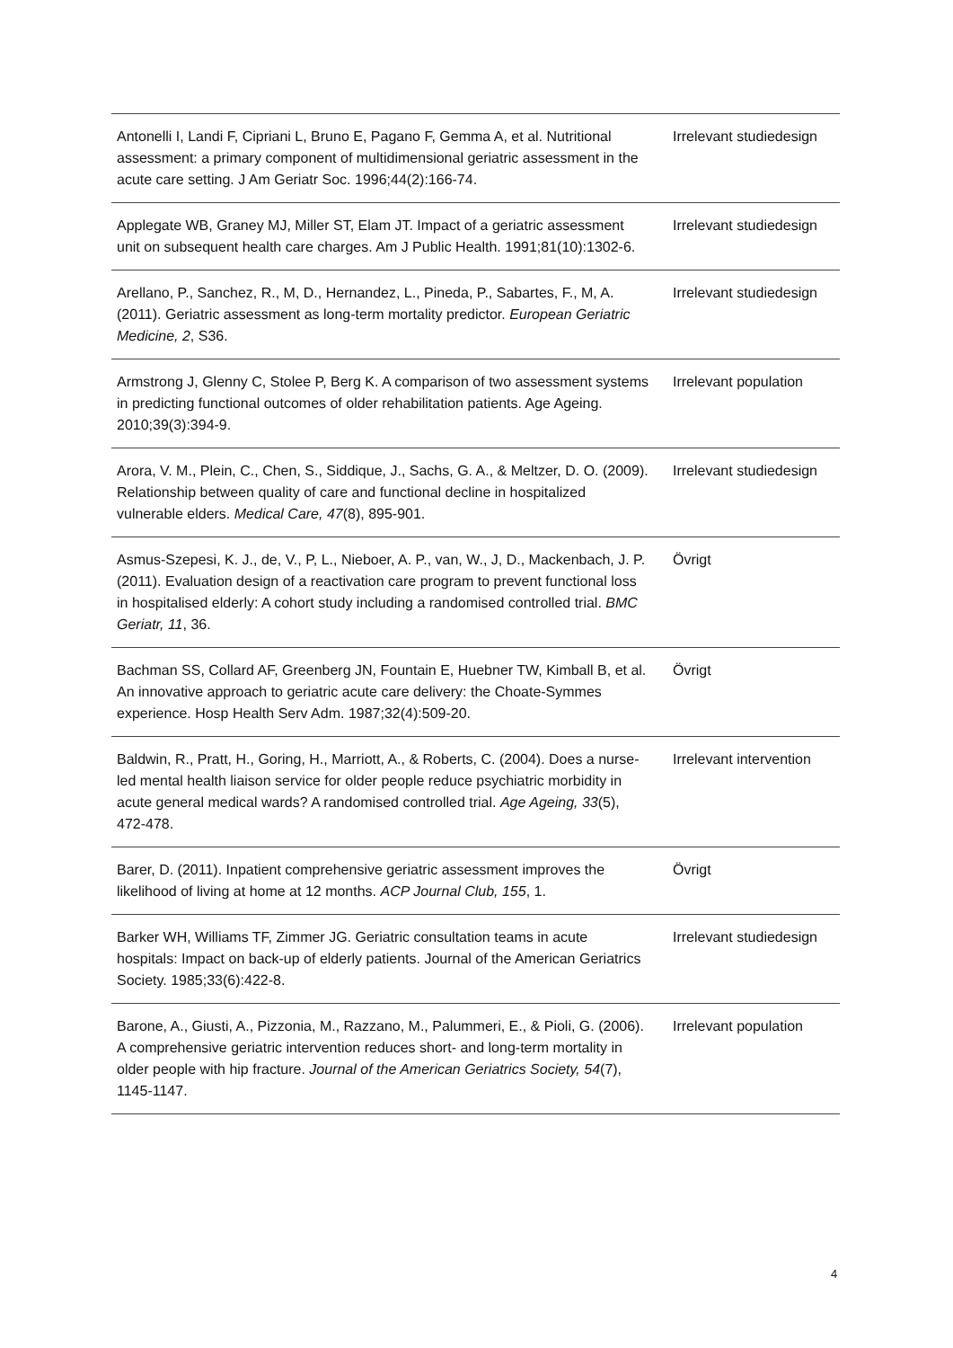| Antonelli I, Landi F, Cipriani L, Bruno E, Pagano F, Gemma A, et al. Nutritional assessment: a primary component of multidimensional geriatric assessment in the acute care setting. J Am Geriatr Soc. 1996;44(2):166-74. | Irrelevant studiedesign |
| Applegate WB, Graney MJ, Miller ST, Elam JT. Impact of a geriatric assessment unit on subsequent health care charges. Am J Public Health. 1991;81(10):1302-6. | Irrelevant studiedesign |
| Arellano, P., Sanchez, R., M, D., Hernandez, L., Pineda, P., Sabartes, F., M, A. (2011). Geriatric assessment as long-term mortality predictor. European Geriatric Medicine, 2 , S36. | Irrelevant studiedesign |
| Armstrong J, Glenny C, Stolee P, Berg K. A comparison of two assessment systems in predicting functional outcomes of older rehabilitation patients. Age Ageing. 2010;39(3):394-9. | Irrelevant population |
| Arora, V. M., Plein, C., Chen, S., Siddique, J., Sachs, G. A., & Meltzer, D. O. (2009). Relationship between quality of care and functional decline in hospitalized vulnerable elders. Medical Care, 47 (8), 895-901. | Irrelevant studiedesign |
| Asmus-Szepesi, K. J., de, V., P, L., Nieboer, A. P., van, W., J, D., Mackenbach, J. P. (2011). Evaluation design of a reactivation care program to prevent functional loss in hospitalised elderly: A cohort study including a randomised controlled trial. BMC Geriatr, 11 , 36. | Övrigt |
| Bachman SS, Collard AF, Greenberg JN, Fountain E, Huebner TW, Kimball B, et al. An innovative approach to geriatric acute care delivery: the Choate-Symmes experience. Hosp Health Serv Adm. 1987;32(4):509-20. | Övrigt |
| Baldwin, R., Pratt, H., Goring, H., Marriott, A., & Roberts, C. (2004). Does a nurse-led mental health liaison service for older people reduce psychiatric morbidity in acute general medical wards? A randomised controlled trial. Age Ageing, 33 (5), 472-478. | Irrelevant intervention |
| Barer, D. (2011). Inpatient comprehensive geriatric assessment improves the likelihood of living at home at 12 months. ACP Journal Club, 155 , 1. | Övrigt |
| Barker WH, Williams TF, Zimmer JG. Geriatric consultation teams in acute hospitals: Impact on back-up of elderly patients. Journal of the American Geriatrics Society. 1985;33(6):422-8. | Irrelevant studiedesign |
| Barone, A., Giusti, A., Pizzonia, M., Razzano, M., Palummeri, E., & Pioli, G. (2006). A comprehensive geriatric intervention reduces short- and long-term mortality in older people with hip fracture. Journal of the American Geriatrics Society, 54 (7), 1145-1147. | Irrelevant population |
4